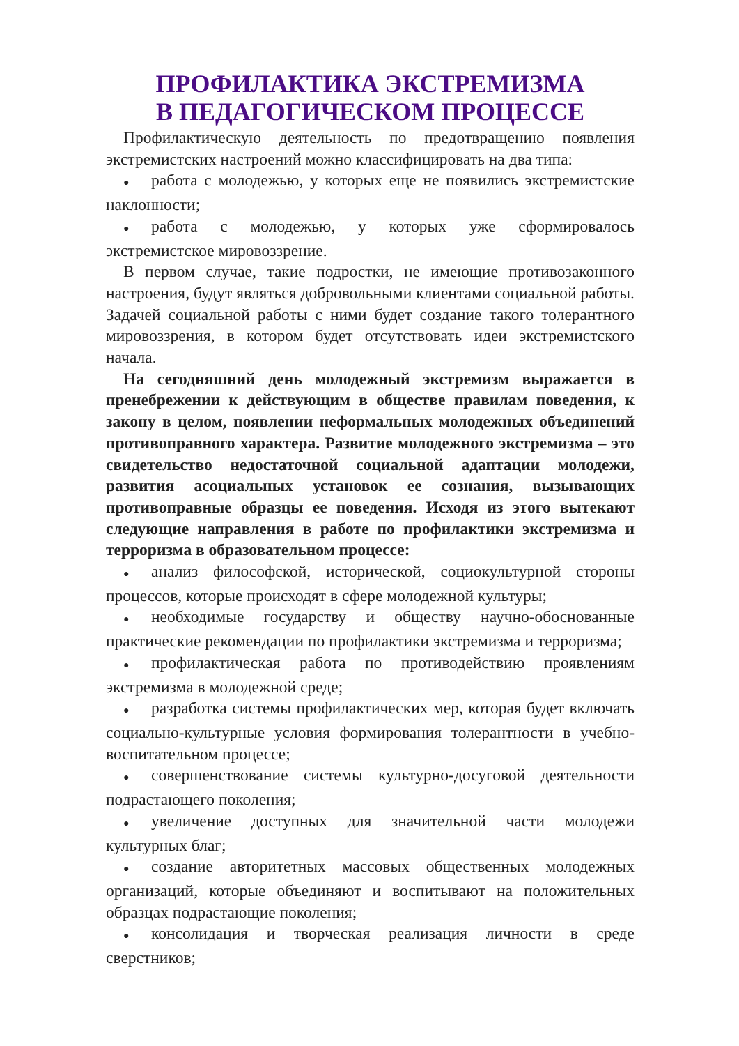ПРОФИЛАКТИКА ЭКСТРЕМИЗМА
В ПЕДАГОГИЧЕСКОМ ПРОЦЕССЕ
Профилактическую деятельность по предотвращению появления экстремистских настроений можно классифицировать на два типа:
● работа с молодежью, у которых еще не появились экстремистские наклонности;
● работа с молодежью, у которых уже сформировалось экстремистское мировоззрение.
В первом случае, такие подростки, не имеющие противозаконного настроения, будут являться добровольными клиентами социальной работы. Задачей социальной работы с ними будет создание такого толерантного мировоззрения, в котором будет отсутствовать идеи экстремистского начала.
На сегодняшний день молодежный экстремизм выражается в пренебрежении к действующим в обществе правилам поведения, к закону в целом, появлении неформальных молодежных объединений противоправного характера. Развитие молодежного экстремизма – это свидетельство недостаточной социальной адаптации молодежи, развития асоциальных установок ее сознания, вызывающих противоправные образцы ее поведения. Исходя из этого вытекают следующие направления в работе по профилактики экстремизма и терроризма в образовательном процессе:
● анализ философской, исторической, социокультурной стороны процессов, которые происходят в сфере молодежной культуры;
● необходимые государству и обществу научно-обоснованные практические рекомендации по профилактики экстремизма и терроризма;
● профилактическая работа по противодействию проявлениям экстремизма в молодежной среде;
● разработка системы профилактических мер, которая будет включать социально-культурные условия формирования толерантности в учебно-воспитательном процессе;
● совершенствование системы культурно-досуговой деятельности подрастающего поколения;
● увеличение доступных для значительной части молодежи культурных благ;
● создание авторитетных массовых общественных молодежных организаций, которые объединяют и воспитывают на положительных образцах подрастающие поколения;
● консолидация и творческая реализация личности в среде сверстников;